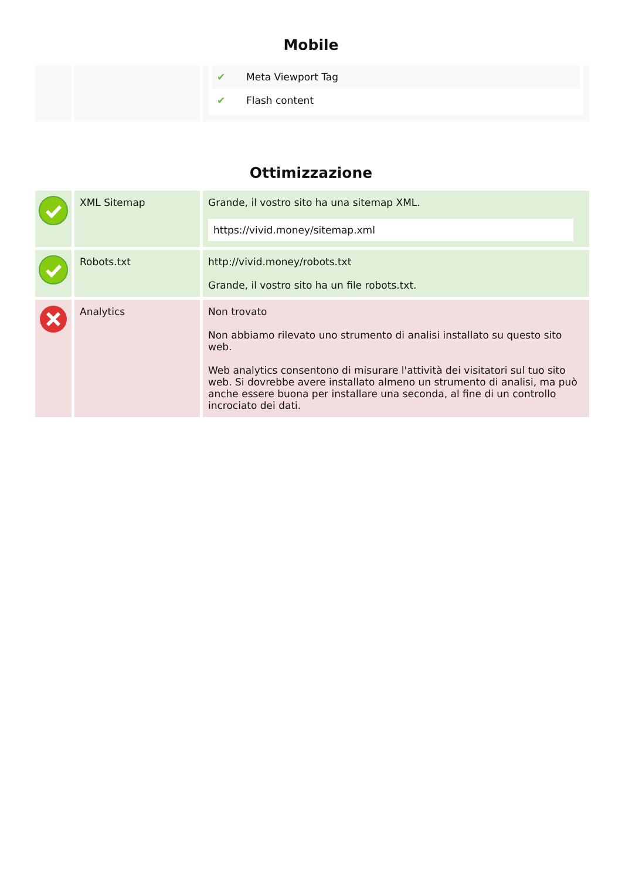Mobile
| | | ✔ Meta Viewport Tag ✔ Flash content |
Ottimizzazione
| | XML Sitemap | Grande, il vostro sito ha una sitemap XML. https://vivid.money/sitemap.xml |
| | Robots.txt | http://vivid.money/robots.txt Grande, il vostro sito ha un file robots.txt. |
| | Analytics | Non trovato Non abbiamo rilevato uno strumento di analisi installato su questo sito web. Web analytics consentono di misurare l'attività dei visitatori sul tuo sito web. Si dovrebbe avere installato almeno un strumento di analisi, ma può anche essere buona per installare una seconda, al fine di un controllo incrociato dei dati. |